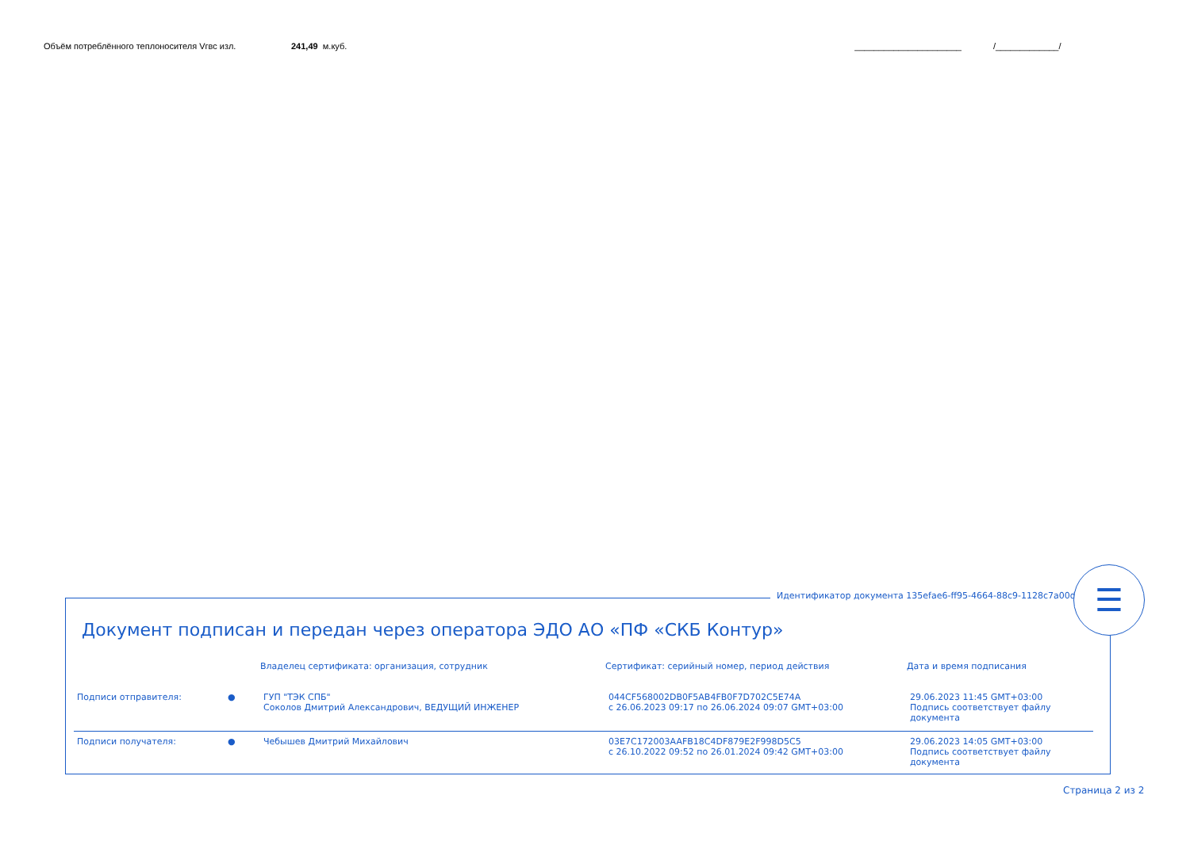Объём потреблённого теплоносителя Vгвс изл. 241,49 м.куб. ______________________ /_____________/
Идентификатор документа 135efae6-ff95-4664-88c9-1128c7a00da7
Документ подписан и передан через оператора ЭДО АО «ПФ «СКБ Контур»
| | | Владелец сертификата: организация, сотрудник | Сертификат: серийный номер, период действия | Дата и время подписания |
| --- | --- | --- | --- | --- |
| Подписи отправителя: | ● | ГУП "ТЭК СПБ" Соколов Дмитрий Александрович, ВЕДУЩИЙ ИНЖЕНЕР | 044CF568002DB0F5AB4FB0F7D702C5E74A с 26.06.2023 09:17 по 26.06.2024 09:07 GMT+03:00 | 29.06.2023 11:45 GMT+03:00 Подпись соответствует файлу документа |
| Подписи получателя: | ● | Чебышев Дмитрий Михайлович | 03E7C172003AAFB18C4DF879E2F998D5C5 с 26.10.2022 09:52 по 26.01.2024 09:42 GMT+03:00 | 29.06.2023 14:05 GMT+03:00 Подпись соответствует файлу документа |
☰
Страница 2 из 2